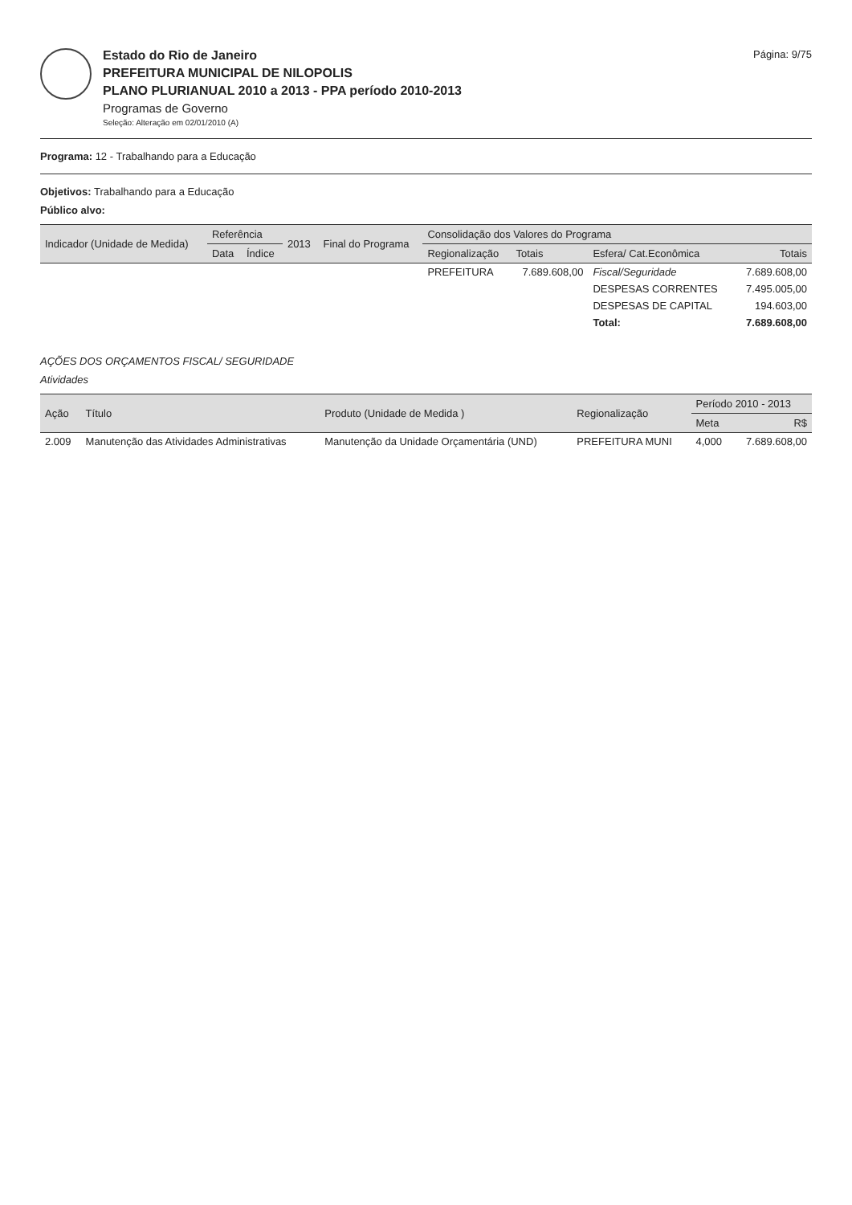Estado do Rio de Janeiro
PREFEITURA MUNICIPAL DE NILOPOLIS
PLANO PLURIANUAL 2010 a 2013 - PPA período 2010-2013
Programas de Governo
Seleção: Alteração em 02/01/2010 (A)
Página: 9/75
Programa: 12 - Trabalhando para a Educação
Objetivos: Trabalhando para a Educação
Público alvo:
| Indicador (Unidade de Medida) | Referência | | 2013 | Final do Programa | Consolidação dos Valores do Programa | | | |
| --- | --- | --- | --- | --- | --- | --- | --- | --- |
| | Data | Índice | | | Regionalização | Totais | Esfera/ Cat.Econômica | Totais |
| | | | | | PREFEITURA | 7.689.608,00 | Fiscal/Seguridade | 7.689.608,00 |
| | | | | | | | DESPESAS CORRENTES | 7.495.005,00 |
| | | | | | | | DESPESAS DE CAPITAL | 194.603,00 |
| | | | | | | | Total: | 7.689.608,00 |
AÇÕES DOS ORÇAMENTOS FISCAL/ SEGURIDADE
Atividades
| Ação | Título | Produto (Unidade de Medida ) | Regionalização | Período 2010 - 2013 | |
| --- | --- | --- | --- | --- | --- |
| | | | | Meta | R$ |
| 2.009 | Manutenção das Atividades Administrativas | Manutenção da Unidade Orçamentária (UND) | PREFEITURA MUNI | 4,000 | 7.689.608,00 |